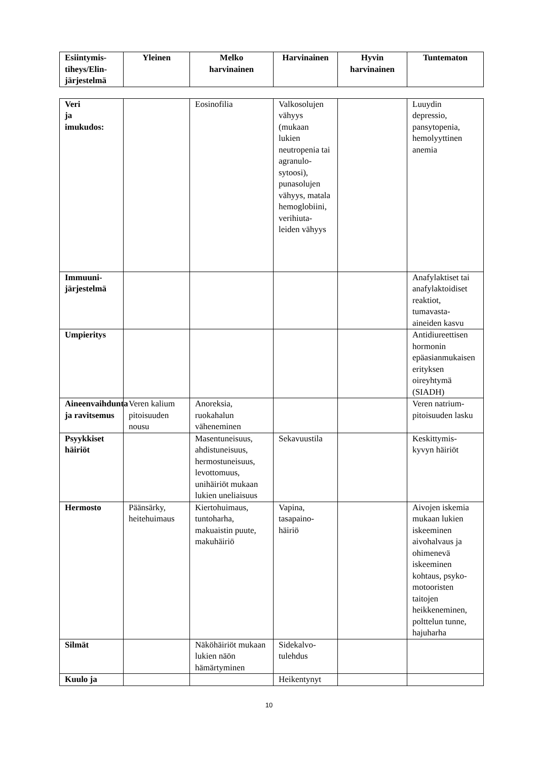| Esiintymis- tiheys/Elin- järjestelmä | Yleinen | Melko harvinainen | Harvinainen | Hyvin harvinainen | Tuntematon |
| --- | --- | --- | --- | --- | --- |
| Veri ja imukudos: | | Eosinofilia | Valkosolujen vähyys (mukaan lukien neutropenia tai agranulo-sytoosi), punasolujen vähyys, matala hemoglobiini, verihiuta-leiden vähyys | | Luuydin depressio, pansytopenia, hemolyyttinen anemia |
| Immuuni- järjestelmä | | | | | Anafylaktiset tai anafylaktoidiset reaktiot, tumavasta-aineiden kasvu |
| Umpieritys | | | | | Antidiureettisen hormonin epäasianmukaisen erityksen oireyhtymä (SIADH) |
| Aineenvaihdunta ja ravitsemus | Veren kalium pitoisuuden nousu | Anoreksia, ruokahalun väheneminen | | | Veren natrium-pitoisuuden lasku |
| Psyykkiset häiriöt | | Masentuneisuus, ahdistuneisuus, hermostuneisuus, levottomuus, unihäiriöt mukaan lukien uneliaisuus | Sekavuustila | | Keskittymis-kyvyn häiriöt |
| Hermosto | Päänsärky, heitehuimaus | Kiertohuimaus, tuntoharha, makuaistin puute, makuhäiriö | Vapina, tasapaino-häiriö | | Aivojen iskemia mukaan lukien iskeeminen aivohalvaus ja ohimenevä iskeeminen kohtaus, psyko-motooristen taitojen heikkeneminen, polttelun tunne, hajuharha |
| Silmät | | Näköhäiriöt mukaan lukien näön hämärtyminen | Sidekalvo-tulehdus | | |
| Kuulo ja | | | Heikentynyt | | |
10